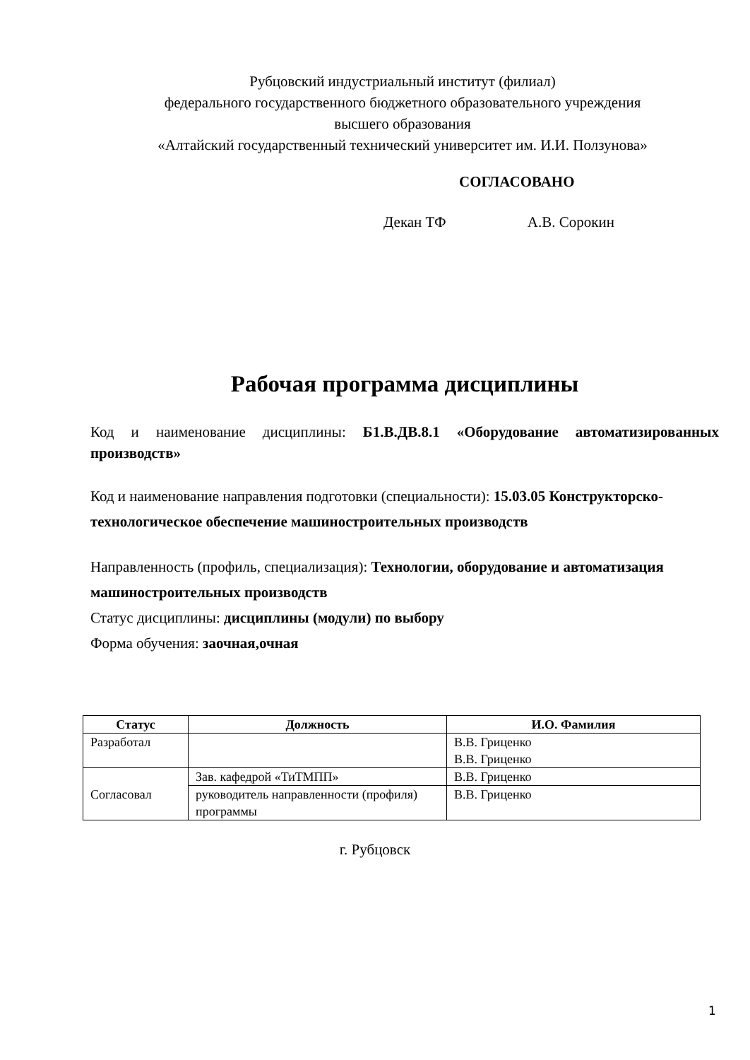Рубцовский индустриальный институт (филиал)
федерального государственного бюджетного образовательного учреждения
высшего образования
«Алтайский государственный технический университет им. И.И. Ползунова»
СОГЛАСОВАНО
Декан ТФ А.В. Сорокин
Рабочая программа дисциплины
Код и наименование дисциплины: Б1.В.ДВ.8.1 «Оборудование автоматизированных производств»
Код и наименование направления подготовки (специальности): 15.03.05 Конструкторско-технологическое обеспечение машиностроительных производств
Направленность (профиль, специализация): Технологии, оборудование и автоматизация машиностроительных производств
Статус дисциплины: дисциплины (модули) по выбору
Форма обучения: заочная,очная
| Статус | Должность | И.О. Фамилия |
| --- | --- | --- |
| Разработал | | В.В. Гриценко В.В. Гриценко |
| Согласовал | Зав. кафедрой «ТиТМПП» | В.В. Гриценко |
| | руководитель направленности (профиля) программы | В.В. Гриценко |
г. Рубцовск
1